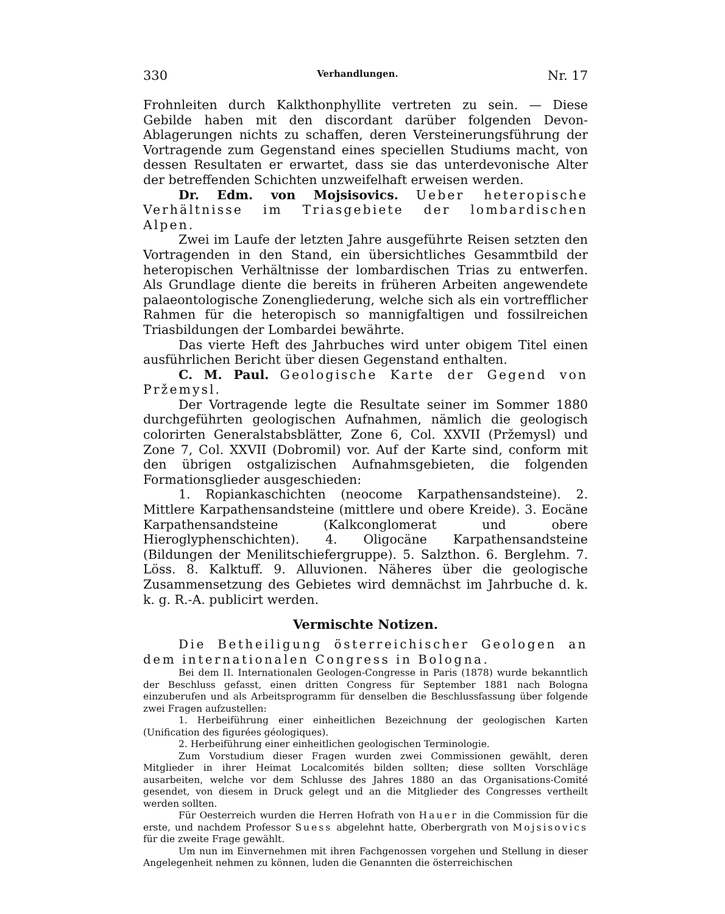330 Verhandlungen. Nr. 17
Frohnleiten durch Kalkthonphyllite vertreten zu sein. — Diese Gebilde haben mit den discordant darüber folgenden Devon-Ablagerungen nichts zu schaffen, deren Versteinerungsführung der Vortragende zum Gegenstand eines speciellen Studiums macht, von dessen Resultaten er erwartet, dass sie das unterdevonische Alter der betreffenden Schichten unzweifelhaft erweisen werden.
Dr. Edm. von Mojsisovics. Ueber heteropische Verhältnisse im Triasgebiete der lombardischen Alpen.
Zwei im Laufe der letzten Jahre ausgeführte Reisen setzten den Vortragenden in den Stand, ein übersichtliches Gesammtbild der heteropischen Verhältnisse der lombardischen Trias zu entwerfen. Als Grundlage diente die bereits in früheren Arbeiten angewendete palaeontologische Zonengliederung, welche sich als ein vortrefflicher Rahmen für die heteropisch so mannigfaltigen und fossilreichen Triasbildungen der Lombardei bewährte.
Das vierte Heft des Jahrbuches wird unter obigem Titel einen ausführlichen Bericht über diesen Gegenstand enthalten.
C. M. Paul. Geologische Karte der Gegend von Pržemysl.
Der Vortragende legte die Resultate seiner im Sommer 1880 durchgeführten geologischen Aufnahmen, nämlich die geologisch colorirten Generalstabsblätter, Zone 6, Col. XXVII (Pržemysl) und Zone 7, Col. XXVII (Dobromil) vor. Auf der Karte sind, conform mit den übrigen ostgalizischen Aufnahmsgebieten, die folgenden Formationsglieder ausgeschieden:
1. Ropiankaschichten (neocome Karpathensandsteine). 2. Mittlere Karpathensandsteine (mittlere und obere Kreide). 3. Eocäne Karpathensandsteine (Kalkconglomerat und obere Hieroglyphenschichten). 4. Oligocäne Karpathensandsteine (Bildungen der Menilitschiefergruppe). 5. Salzthon. 6. Berglehm. 7. Löss. 8. Kalktuff. 9. Alluvionen. Näheres über die geologische Zusammensetzung des Gebietes wird demnächst im Jahrbuche d. k. k. g. R.-A. publicirt werden.
Vermischte Notizen.
Die Betheiligung österreichischer Geologen an dem internationalen Congress in Bologna.
Bei dem II. Internationalen Geologen-Congresse in Paris (1878) wurde bekanntlich der Beschluss gefasst, einen dritten Congress für September 1881 nach Bologna einzuberufen und als Arbeitsprogramm für denselben die Beschlussfassung über folgende zwei Fragen aufzustellen:
1. Herbeiführung einer einheitlichen Bezeichnung der geologischen Karten (Unification des figurées géologiques).
2. Herbeiführung einer einheitlichen geologischen Terminologie.
Zum Vorstudium dieser Fragen wurden zwei Commissionen gewählt, deren Mitglieder in ihrer Heimat Localcomités bilden sollten; diese sollten Vorschläge ausarbeiten, welche vor dem Schlusse des Jahres 1880 an das Organisations-Comité gesendet, von diesem in Druck gelegt und an die Mitglieder des Congresses vertheilt werden sollten.
Für Oesterreich wurden die Herren Hofrath von Hauer in die Commission für die erste, und nachdem Professor Suess abgelehnt hatte, Oberbergrath von Mojsisovics für die zweite Frage gewählt.
Um nun im Einvernehmen mit ihren Fachgenossen vorgehen und Stellung in dieser Angelegenheit nehmen zu können, luden die Genannten die österreichischen